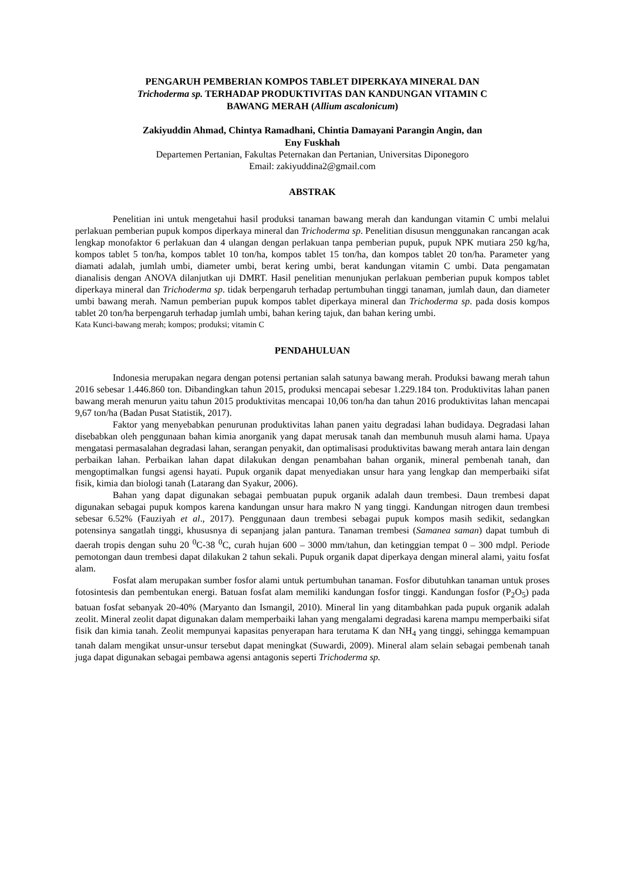PENGARUH PEMBERIAN KOMPOS TABLET DIPERKAYA MINERAL DAN
Trichoderma sp. TERHADAP PRODUKTIVITAS DAN KANDUNGAN VITAMIN C
BAWANG MERAH (Allium ascalonicum)
Zakiyuddin Ahmad, Chintya Ramadhani, Chintia Damayani Parangin Angin, dan
Eny Fuskhah
Departemen Pertanian, Fakultas Peternakan dan Pertanian, Universitas Diponegoro
Email: zakiyuddina2@gmail.com
ABSTRAK
Penelitian ini untuk mengetahui hasil produksi tanaman bawang merah dan kandungan vitamin C umbi melalui perlakuan pemberian pupuk kompos diperkaya mineral dan Trichoderma sp. Penelitian disusun menggunakan rancangan acak lengkap monofaktor 6 perlakuan dan 4 ulangan dengan perlakuan tanpa pemberian pupuk, pupuk NPK mutiara 250 kg/ha, kompos tablet 5 ton/ha, kompos tablet 10 ton/ha, kompos tablet 15 ton/ha, dan kompos tablet 20 ton/ha. Parameter yang diamati adalah, jumlah umbi, diameter umbi, berat kering umbi, berat kandungan vitamin C umbi. Data pengamatan dianalisis dengan ANOVA dilanjutkan uji DMRT. Hasil penelitian menunjukan perlakuan pemberian pupuk kompos tablet diperkaya mineral dan Trichoderma sp. tidak berpengaruh terhadap pertumbuhan tinggi tanaman, jumlah daun, dan diameter umbi bawang merah. Namun pemberian pupuk kompos tablet diperkaya mineral dan Trichoderma sp. pada dosis kompos tablet 20 ton/ha berpengaruh terhadap jumlah umbi, bahan kering tajuk, dan bahan kering umbi.
Kata Kunci-bawang merah; kompos; produksi; vitamin C
PENDAHULUAN
Indonesia merupakan negara dengan potensi pertanian salah satunya bawang merah. Produksi bawang merah tahun 2016 sebesar 1.446.860 ton. Dibandingkan tahun 2015, produksi mencapai sebesar 1.229.184 ton. Produktivitas lahan panen bawang merah menurun yaitu tahun 2015 produktivitas mencapai 10,06 ton/ha dan tahun 2016 produktivitas lahan mencapai 9,67 ton/ha (Badan Pusat Statistik, 2017).
Faktor yang menyebabkan penurunan produktivitas lahan panen yaitu degradasi lahan budidaya. Degradasi lahan disebabkan oleh penggunaan bahan kimia anorganik yang dapat merusak tanah dan membunuh musuh alami hama. Upaya mengatasi permasalahan degradasi lahan, serangan penyakit, dan optimalisasi produktivitas bawang merah antara lain dengan perbaikan lahan. Perbaikan lahan dapat dilakukan dengan penambahan bahan organik, mineral pembenah tanah, dan mengoptimalkan fungsi agensi hayati. Pupuk organik dapat menyediakan unsur hara yang lengkap dan memperbaiki sifat fisik, kimia dan biologi tanah (Latarang dan Syakur, 2006).
Bahan yang dapat digunakan sebagai pembuatan pupuk organik adalah daun trembesi. Daun trembesi dapat digunakan sebagai pupuk kompos karena kandungan unsur hara makro N yang tinggi. Kandungan nitrogen daun trembesi sebesar 6.52% (Fauziyah et al., 2017). Penggunaan daun trembesi sebagai pupuk kompos masih sedikit, sedangkan potensinya sangatlah tinggi, khususnya di sepanjang jalan pantura. Tanaman trembesi (Samanea saman) dapat tumbuh di daerah tropis dengan suhu 20 <sup>0</sup>C-38 <sup>0</sup>C, curah hujan 600 – 3000 mm/tahun, dan ketinggian tempat 0 – 300 mdpl. Periode pemotongan daun trembesi dapat dilakukan 2 tahun sekali. Pupuk organik dapat diperkaya dengan mineral alami, yaitu fosfat alam.
Fosfat alam merupakan sumber fosfor alami untuk pertumbuhan tanaman. Fosfor dibutuhkan tanaman untuk proses fotosintesis dan pembentukan energi. Batuan fosfat alam memiliki kandungan fosfor tinggi. Kandungan fosfor (P<sub>2</sub>O<sub>5</sub>) pada batuan fosfat sebanyak 20-40% (Maryanto dan Ismangil, 2010). Mineral lin yang ditambahkan pada pupuk organik adalah zeolit. Mineral zeolit dapat digunakan dalam memperbaiki lahan yang mengalami degradasi karena mampu memperbaiki sifat fisik dan kimia tanah. Zeolit mempunyai kapasitas penyerapan hara terutama K dan NH<sub>4</sub> yang tinggi, sehingga kemampuan tanah dalam mengikat unsur-unsur tersebut dapat meningkat (Suwardi, 2009). Mineral alam selain sebagai pembenah tanah juga dapat digunakan sebagai pembawa agensi antagonis seperti Trichoderma sp.